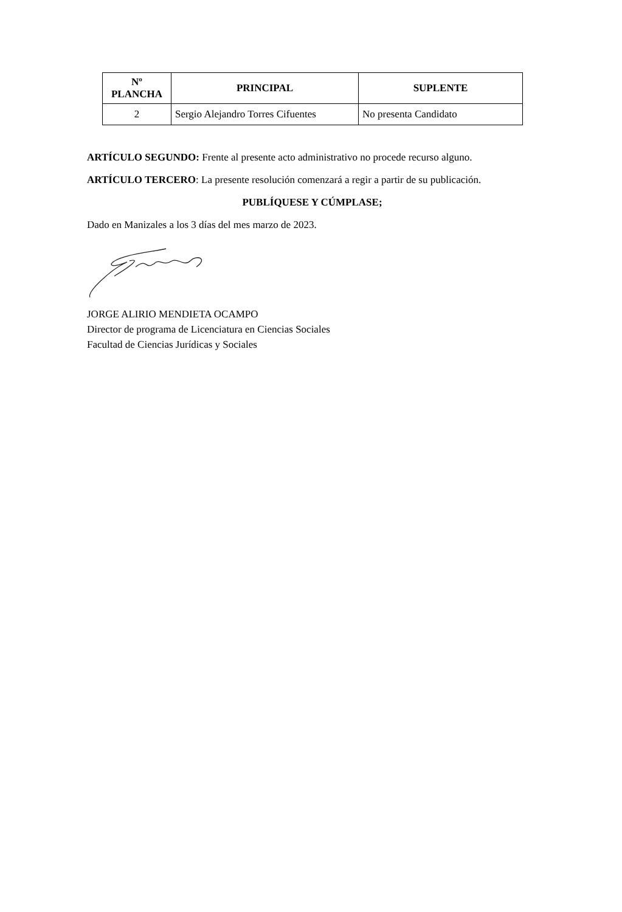| Nº PLANCHA | PRINCIPAL | SUPLENTE |
| --- | --- | --- |
| 2 | Sergio Alejandro Torres Cifuentes | No presenta Candidato |
ARTÍCULO SEGUNDO: Frente al presente acto administrativo no procede recurso alguno.
ARTÍCULO TERCERO: La presente resolución comenzará a regir a partir de su publicación.
PUBLÍQUESE Y CÚMPLASE;
Dado en Manizales a los 3 días del mes marzo de 2023.
JORGE ALIRIO MENDIETA OCAMPO
Director de programa de Licenciatura en Ciencias Sociales
Facultad de Ciencias Jurídicas y Sociales